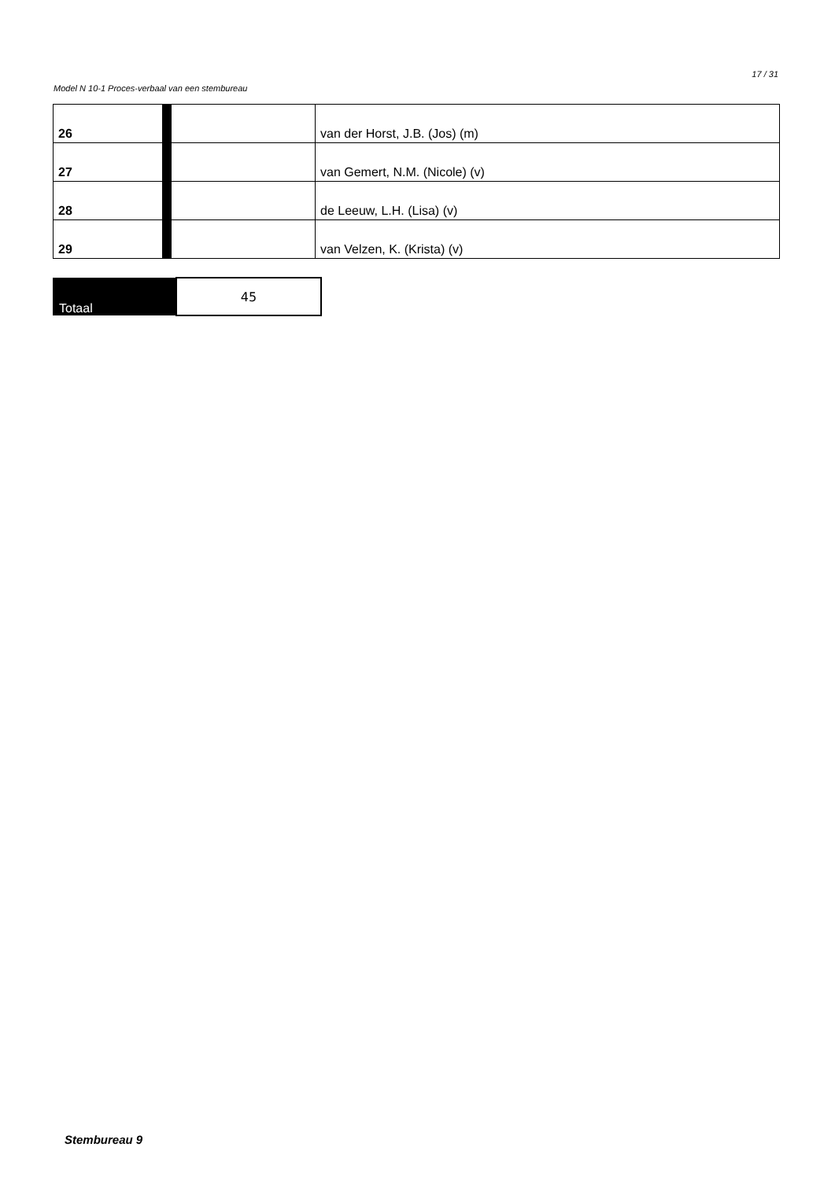17 / 31
Model N 10-1 Proces-verbaal van een stembureau
| 26 | | | van der Horst, J.B. (Jos) (m) |
| 27 | | | van Gemert, N.M. (Nicole) (v) |
| 28 | | | de Leeuw, L.H. (Lisa) (v) |
| 29 | | | van Velzen, K. (Krista) (v) |
| Totaal | 45 |
Stembureau 9